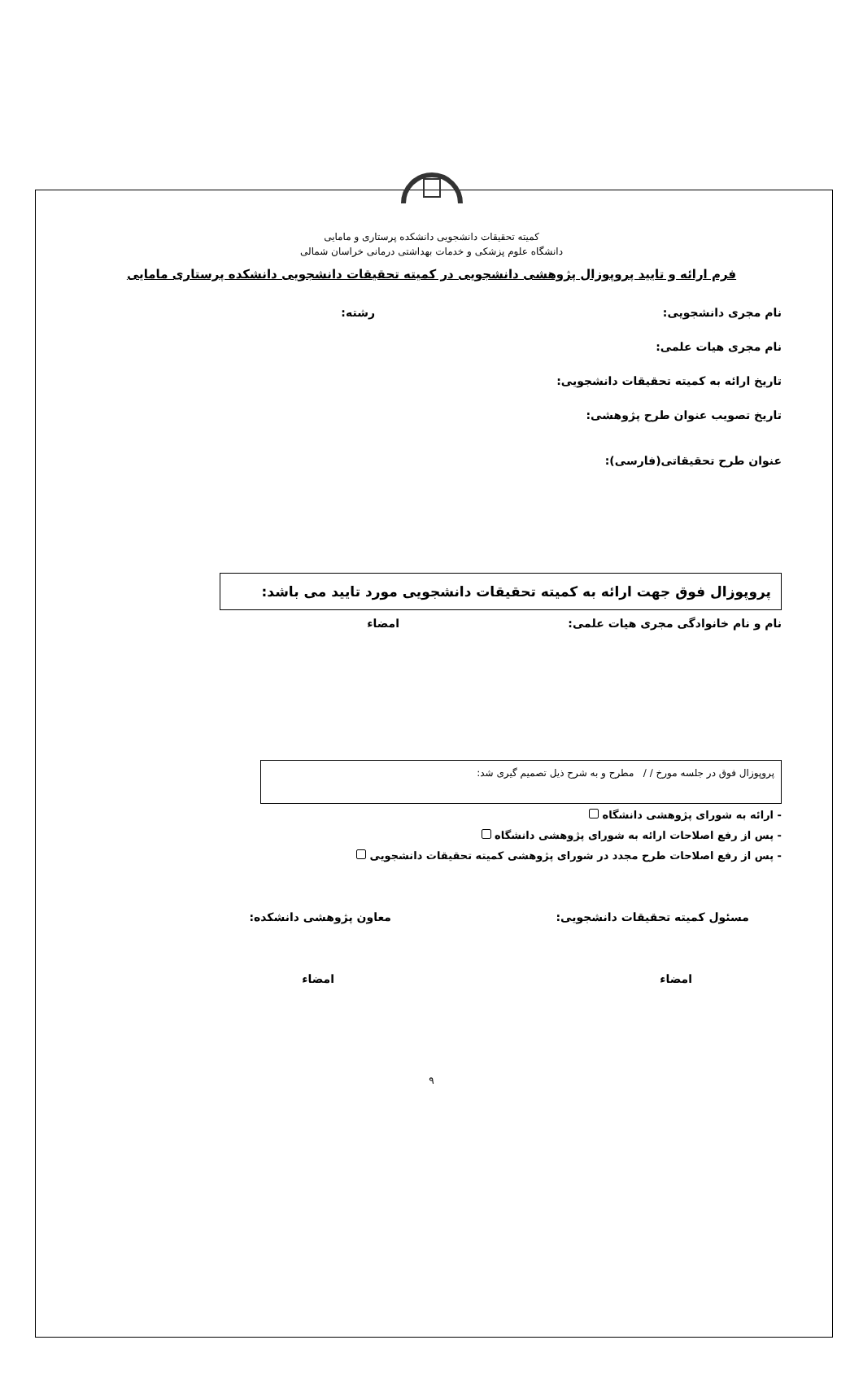کمیته تحقیقات دانشجویی دانشکده پرستاری و مامایی
دانشگاه علوم پزشکی و خدمات بهداشتی درمانی خراسان شمالی
فرم ارائه و تایید پروپوزال پژوهشی دانشجویی در کمیته تحقیقات دانشجویی دانشکده پرستاری مامایی
نام مجری دانشجویی: رشته:
نام مجری هیات علمی:
تاریخ ارائه به کمیته تحقیقات دانشجویی:
تاریخ تصویب عنوان طرح پژوهشی:
عنوان طرح تحقیقاتی(فارسی):
پروپوزال فوق جهت ارائه به کمیته تحقیقات دانشجویی مورد تایید می باشد:
نام و نام خانوادگی مجری هیات علمی: امضاء
پروپوزال فوق در جلسه مورخ / / مطرح و به شرح ذیل تصمیم گیری شد:
- ارائه به شورای پژوهشی دانشگاه
- پس از رفع اصلاحات ارائه به شورای پژوهشی دانشگاه
- پس از رفع اصلاحات طرح مجدد در شورای پژوهشی کمیته تحقیقات دانشجویی
مسئول کمیته تحقیقات دانشجویی: معاون پژوهشی دانشکده:
امضاء امضاء
۹